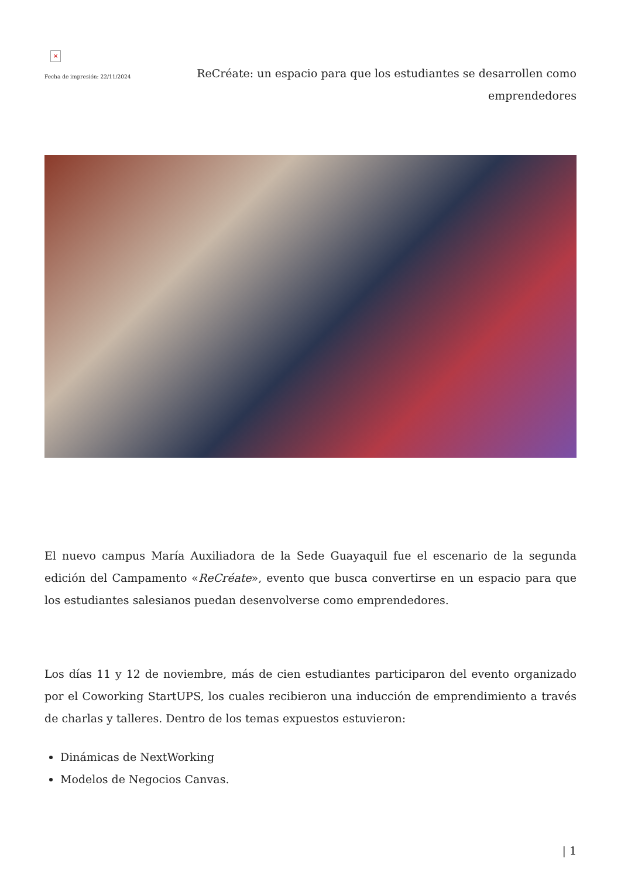×
Fecha de impresión: 22/11/2024
ReCréate: un espacio para que los estudiantes se desarrollen como emprendedores
El nuevo campus María Auxiliadora de la Sede Guayaquil fue el escenario de la segunda edición del Campamento «ReCréate», evento que busca convertirse en un espacio para que los estudiantes salesianos puedan desenvolverse como emprendedores.
Los días 11 y 12 de noviembre, más de cien estudiantes participaron del evento organizado por el Coworking StartUPS, los cuales recibieron una inducción de emprendimiento a través de charlas y talleres. Dentro de los temas expuestos estuvieron:
Dinámicas de NextWorking
Modelos de Negocios Canvas.
| 1